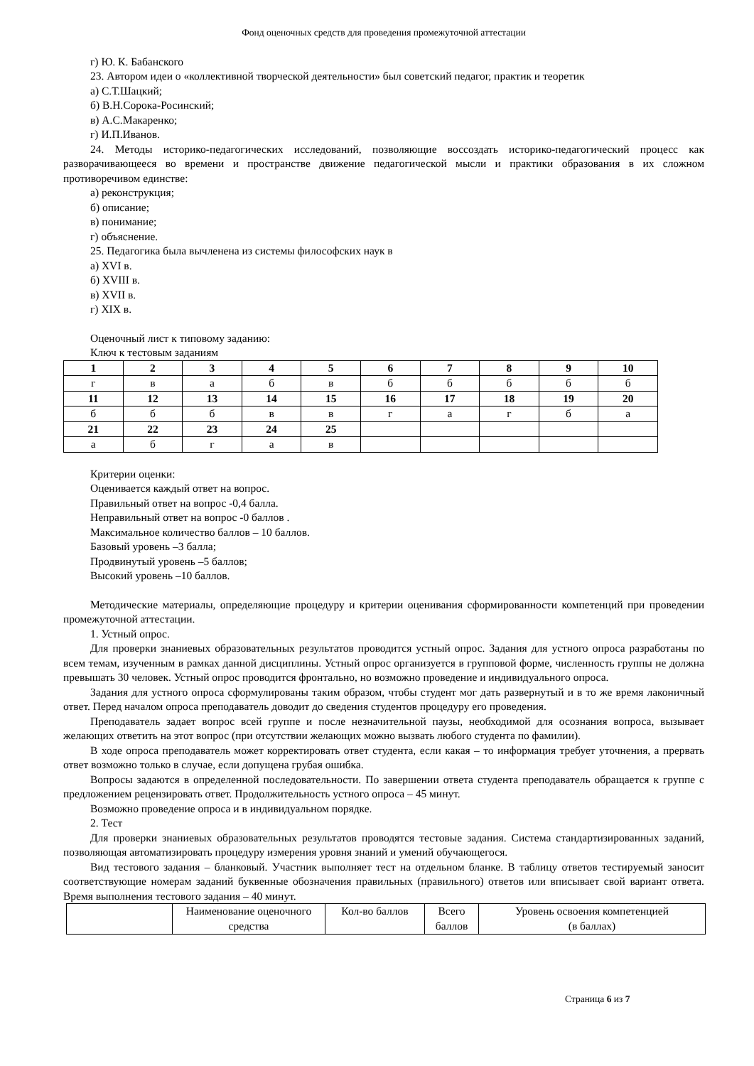Фонд оценочных средств для проведения промежуточной аттестации
г) Ю. К. Бабанского
23. Автором идеи о «коллективной творческой деятельности» был советский педагог, практик и теоретик
а) С.Т.Шацкий;
б) В.Н.Сорока-Росинский;
в) А.С.Макаренко;
г) И.П.Иванов.
24. Методы историко-педагогических исследований, позволяющие воссоздать историко-педагогический процесс как разворачивающееся во времени и пространстве движение педагогической мысли и практики образования в их сложном противоречивом единстве:
а) реконструкция;
б) описание;
в) понимание;
г) объяснение.
25. Педагогика была вычленена из системы философских наук в
а) XVI в.
б) XVIII в.
в) XVII в.
г) XIX в.
Оценочный лист к типовому заданию:
Ключ к тестовым заданиям
| 1 | 2 | 3 | 4 | 5 | 6 | 7 | 8 | 9 | 10 |
| г | в | а | б | в | б | б | б | б | б |
| 11 | 12 | 13 | 14 | 15 | 16 | 17 | 18 | 19 | 20 |
| б | б | б | в | в | г | а | г | б | а |
| 21 | 22 | 23 | 24 | 25 | | | | | |
| а | б | г | а | в | | | | | |
Критерии оценки:
Оценивается каждый ответ на вопрос.
Правильный ответ на вопрос -0,4 балла.
Неправильный ответ на вопрос -0 баллов .
Максимальное количество баллов – 10 баллов.
Базовый уровень –3 балла;
Продвинутый уровень –5 баллов;
Высокий уровень –10 баллов.
Методические материалы, определяющие процедуру и критерии оценивания сформированности компетенций при проведении промежуточной аттестации.
1. Устный опрос.
Для проверки знаниевых образовательных результатов проводится устный опрос. Задания для устного опроса разработаны по всем темам, изученным в рамках данной дисциплины. Устный опрос организуется в групповой форме, численность группы не должна превышать 30 человек. Устный опрос проводится фронтально, но возможно проведение и индивидуального опроса.
Задания для устного опроса сформулированы таким образом, чтобы студент мог дать развернутый и в то же время лаконичный ответ. Перед началом опроса преподаватель доводит до сведения студентов процедуру его проведения.
Преподаватель задает вопрос всей группе и после незначительной паузы, необходимой для осознания вопроса, вызывает желающих ответить на этот вопрос (при отсутствии желающих можно вызвать любого студента по фамилии).
В ходе опроса преподаватель может корректировать ответ студента, если какая – то информация требует уточнения, а прервать ответ возможно только в случае, если допущена грубая ошибка.
Вопросы задаются в определенной последовательности. По завершении ответа студента преподаватель обращается к группе с предложением рецензировать ответ. Продолжительность устного опроса – 45 минут.
Возможно проведение опроса и в индивидуальном порядке.
2. Тест
Для проверки знаниевых образовательных результатов проводятся тестовые задания. Система стандартизированных заданий, позволяющая автоматизировать процедуру измерения уровня знаний и умений обучающегося.
Вид тестового задания – бланковый. Участник выполняет тест на отдельном бланке. В таблицу ответов тестируемый заносит соответствующие номерам заданий буквенные обозначения правильных (правильного) ответов или вписывает свой вариант ответа. Время выполнения тестового задания – 40 минут.
| | Наименование оценочного средства | Кол-во баллов | Всего баллов | Уровень освоения компетенцией (в баллах) |
Страница 6 из 7